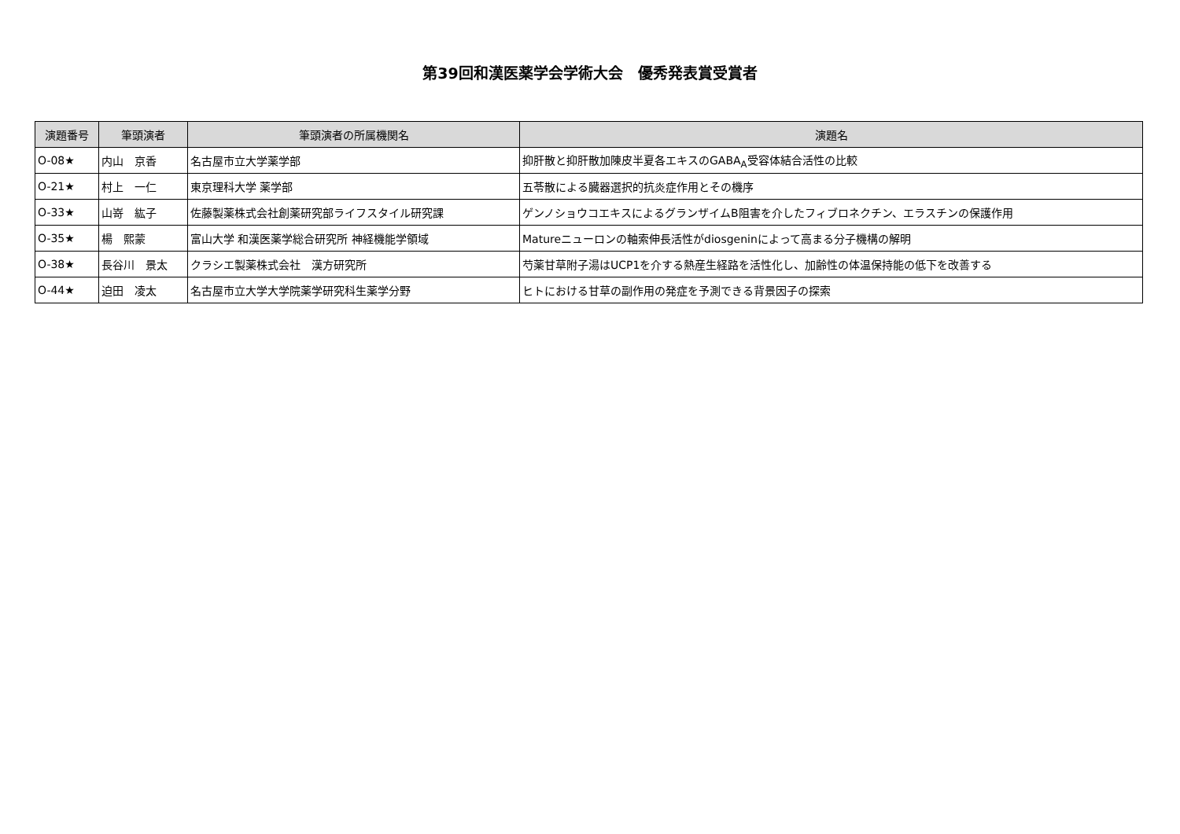第39回和漢医薬学会学術大会　優秀発表賞受賞者
| 演題番号 | 筆頭演者 | 筆頭演者の所属機関名 | 演題名 |
| --- | --- | --- | --- |
| O-08★ | 内山 京香 | 名古屋市立大学薬学部 | 抑肝散と抑肝散加陳皮半夏各エキスのGABA<sub>A</sub>受容体結合活性の比較 |
| O-21★ | 村上 一仁 | 東京理科大学 薬学部 | 五苓散による臓器選択的抗炎症作用とその機序 |
| O-33★ | 山嵜 紘子 | 佐藤製薬株式会社創薬研究部ライフスタイル研究課 | ゲンノショウコエキスによるグランザイムB阻害を介したフィブロネクチン、エラスチンの保護作用 |
| O-35★ | 楊 熙蒙 | 富山大学 和漢医薬学総合研究所 神経機能学領域 | Matureニューロンの軸索伸長活性がdiosgeninによって高まる分子機構の解明 |
| O-38★ | 長谷川 景太 | クラシエ製薬株式会社 漢方研究所 | 芍薬甘草附子湯はUCP1を介する熱産生経路を活性化し、加齢性の体温保持能の低下を改善する |
| O-44★ | 迫田 凌太 | 名古屋市立大学大学院薬学研究科生薬学分野 | ヒトにおける甘草の副作用の発症を予測できる背景因子の探索 |